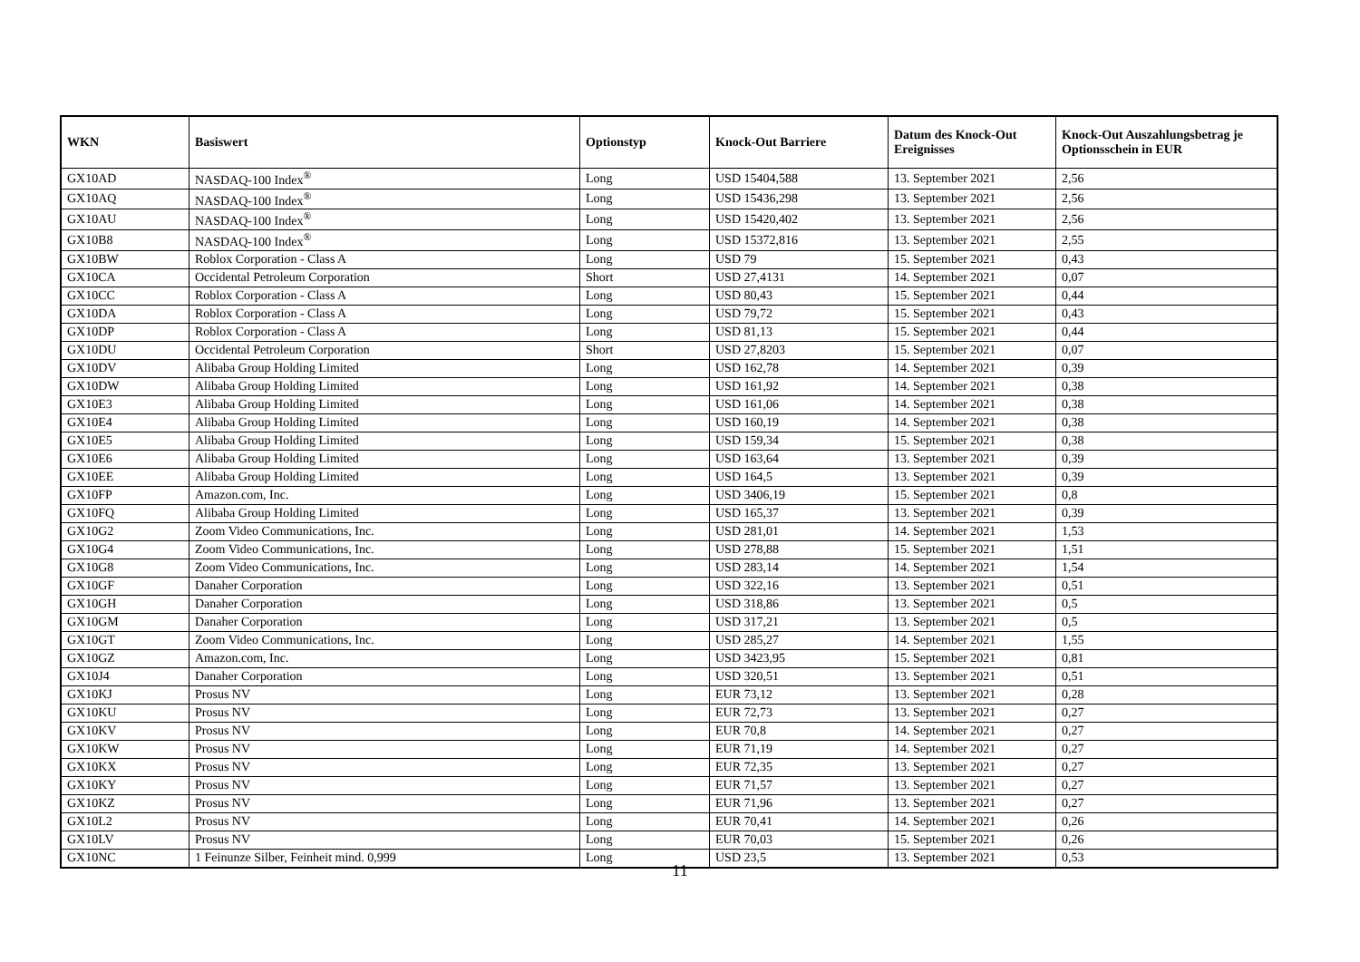| WKN | Basiswert | Optionstyp | Knock-Out Barriere | Datum des Knock-Out Ereignisses | Knock-Out Auszahlungsbetrag je Optionsschein in EUR |
| --- | --- | --- | --- | --- | --- |
| GX10AD | NASDAQ-100 Index<sup>®</sup> | Long | USD 15404,588 | 13. September 2021 | 2,56 |
| GX10AQ | NASDAQ-100 Index<sup>®</sup> | Long | USD 15436,298 | 13. September 2021 | 2,56 |
| GX10AU | NASDAQ-100 Index<sup>®</sup> | Long | USD 15420,402 | 13. September 2021 | 2,56 |
| GX10B8 | NASDAQ-100 Index<sup>®</sup> | Long | USD 15372,816 | 13. September 2021 | 2,55 |
| GX10BW | Roblox Corporation - Class A | Long | USD 79 | 15. September 2021 | 0,43 |
| GX10CA | Occidental Petroleum Corporation | Short | USD 27,4131 | 14. September 2021 | 0,07 |
| GX10CC | Roblox Corporation - Class A | Long | USD 80,43 | 15. September 2021 | 0,44 |
| GX10DA | Roblox Corporation - Class A | Long | USD 79,72 | 15. September 2021 | 0,43 |
| GX10DP | Roblox Corporation - Class A | Long | USD 81,13 | 15. September 2021 | 0,44 |
| GX10DU | Occidental Petroleum Corporation | Short | USD 27,8203 | 15. September 2021 | 0,07 |
| GX10DV | Alibaba Group Holding Limited | Long | USD 162,78 | 14. September 2021 | 0,39 |
| GX10DW | Alibaba Group Holding Limited | Long | USD 161,92 | 14. September 2021 | 0,38 |
| GX10E3 | Alibaba Group Holding Limited | Long | USD 161,06 | 14. September 2021 | 0,38 |
| GX10E4 | Alibaba Group Holding Limited | Long | USD 160,19 | 14. September 2021 | 0,38 |
| GX10E5 | Alibaba Group Holding Limited | Long | USD 159,34 | 15. September 2021 | 0,38 |
| GX10E6 | Alibaba Group Holding Limited | Long | USD 163,64 | 13. September 2021 | 0,39 |
| GX10EE | Alibaba Group Holding Limited | Long | USD 164,5 | 13. September 2021 | 0,39 |
| GX10FP | Amazon.com, Inc. | Long | USD 3406,19 | 15. September 2021 | 0,8 |
| GX10FQ | Alibaba Group Holding Limited | Long | USD 165,37 | 13. September 2021 | 0,39 |
| GX10G2 | Zoom Video Communications, Inc. | Long | USD 281,01 | 14. September 2021 | 1,53 |
| GX10G4 | Zoom Video Communications, Inc. | Long | USD 278,88 | 15. September 2021 | 1,51 |
| GX10G8 | Zoom Video Communications, Inc. | Long | USD 283,14 | 14. September 2021 | 1,54 |
| GX10GF | Danaher Corporation | Long | USD 322,16 | 13. September 2021 | 0,51 |
| GX10GH | Danaher Corporation | Long | USD 318,86 | 13. September 2021 | 0,5 |
| GX10GM | Danaher Corporation | Long | USD 317,21 | 13. September 2021 | 0,5 |
| GX10GT | Zoom Video Communications, Inc. | Long | USD 285,27 | 14. September 2021 | 1,55 |
| GX10GZ | Amazon.com, Inc. | Long | USD 3423,95 | 15. September 2021 | 0,81 |
| GX10J4 | Danaher Corporation | Long | USD 320,51 | 13. September 2021 | 0,51 |
| GX10KJ | Prosus NV | Long | EUR 73,12 | 13. September 2021 | 0,28 |
| GX10KU | Prosus NV | Long | EUR 72,73 | 13. September 2021 | 0,27 |
| GX10KV | Prosus NV | Long | EUR 70,8 | 14. September 2021 | 0,27 |
| GX10KW | Prosus NV | Long | EUR 71,19 | 14. September 2021 | 0,27 |
| GX10KX | Prosus NV | Long | EUR 72,35 | 13. September 2021 | 0,27 |
| GX10KY | Prosus NV | Long | EUR 71,57 | 13. September 2021 | 0,27 |
| GX10KZ | Prosus NV | Long | EUR 71,96 | 13. September 2021 | 0,27 |
| GX10L2 | Prosus NV | Long | EUR 70,41 | 14. September 2021 | 0,26 |
| GX10LV | Prosus NV | Long | EUR 70,03 | 15. September 2021 | 0,26 |
| GX10NC | 1 Feinunze Silber, Feinheit mind. 0,999 | Long | USD 23,5 | 13. September 2021 | 0,53 |
11